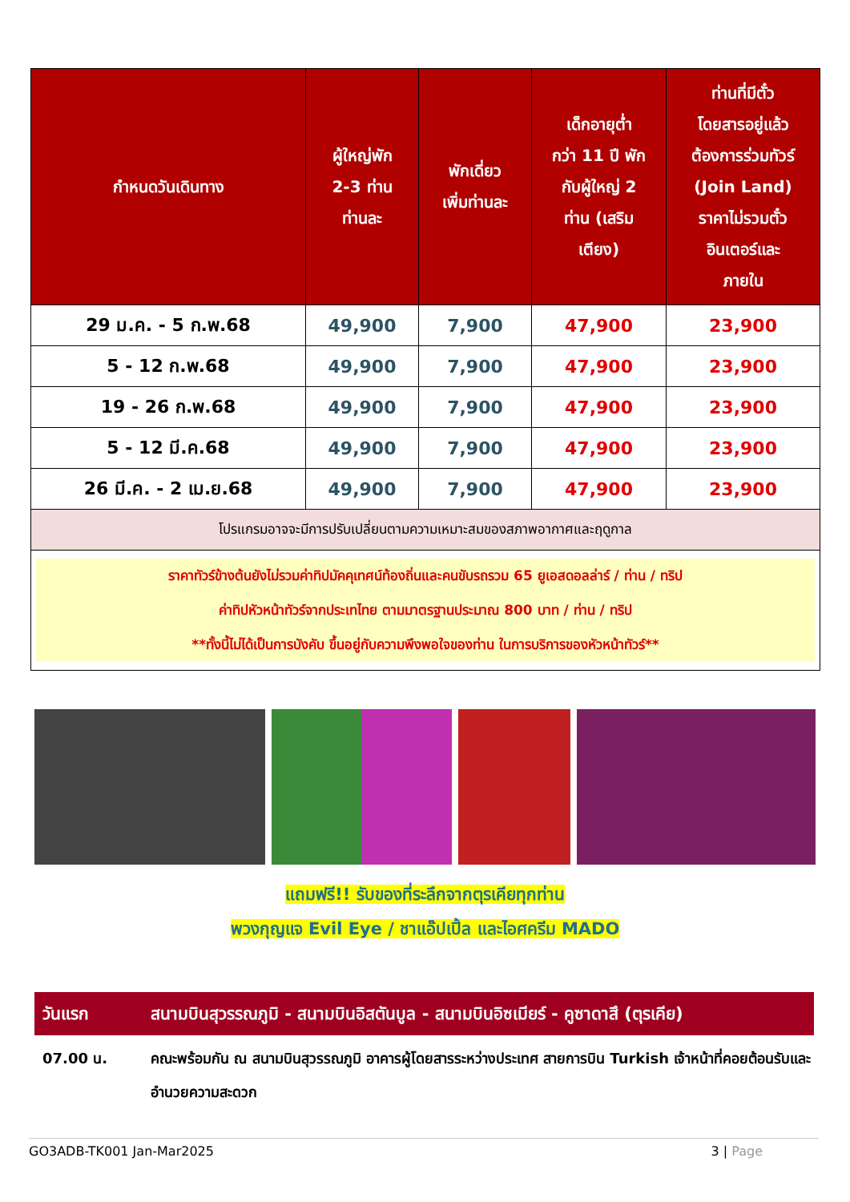| กำหนดวันเดินทาง | ผู้ใหญ่พัก 2-3 ท่าน ท่านละ | พักเดี่ยว เพิ่มท่านละ | เด็กอายุต่ำ กว่า 11 ปี พัก กับผู้ใหญ่ 2 ท่าน (เสริม เตียง) | ท่านที่มีตั๋ว โดยสารอยู่แล้ว ต้องการร่วมทัวร์ (Join Land) ราคาไม่รวมตั๋ว อินเตอร์และ ภายใน |
| --- | --- | --- | --- | --- |
| 29 ม.ค. - 5 ก.พ.68 | 49,900 | 7,900 | 47,900 | 23,900 |
| 5 - 12 ก.พ.68 | 49,900 | 7,900 | 47,900 | 23,900 |
| 19 - 26 ก.พ.68 | 49,900 | 7,900 | 47,900 | 23,900 |
| 5 - 12 มี.ค.68 | 49,900 | 7,900 | 47,900 | 23,900 |
| 26 มี.ค. - 2 เม.ย.68 | 49,900 | 7,900 | 47,900 | 23,900 |
| โปรแกรมอาจจะมีการปรับเปลี่ยนตามความเหมาะสมของสภาพอากาศและฤดูกาล | | | | |
| ราคาทัวร์ข้างต้นยังไม่รวมค่าทิปมัคคุเทศน์ท้องถิ่นและคนขับรถรวม 65 ยูเอสดอลล่าร์ / ท่าน / ทริป ค่าทิปหัวหน้าทัวร์จากประเทไทย ตามมาตรฐานประมาณ 800 บาท / ท่าน / ทริป **ทั้งนี้ไม่ได้เป็นการบังคับ ขึ้นอยู่กับความพึงพอใจของท่าน ในการบริการของหัวหน้าทัวร์** | | | | |
แถมฟรี!! รับของที่ระลึกจากตุรเคียทุกท่าน
พวงกุญแจ Evil Eye / ชาแอ๊ปเปิ้ล และไอศครีม MADO
วันแรก สนามบินสุวรรณภูมิ - สนามบินอิสตันบูล - สนามบินอิซเมียร์ - คูซาดาสึ (ตุรเคีย)
07.00 น. คณะพร้อมกัน ณ สนามบินสุวรรณภูมิ อาคารผู้โดยสารระหว่างประเทศ สายการบิน Turkish เจ้าหน้าที่คอยต้อนรับและอำนวยความสะดวก
GO3ADB-TK001 Jan-Mar2025 3 | Page